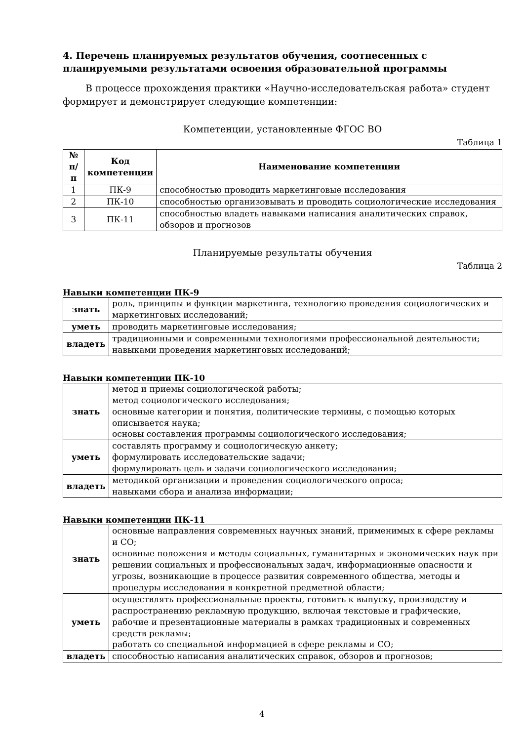4. Перечень планируемых результатов обучения, соотнесенных с планируемыми результатами освоения образовательной программы
В процессе прохождения практики «Научно-исследовательская работа» студент формирует и демонстрирует следующие компетенции:
Компетенции, установленные ФГОС ВО
Таблица 1
| № п/п | Код компетенции | Наименование компетенции |
| --- | --- | --- |
| 1 | ПК-9 | способностью проводить маркетинговые исследования |
| 2 | ПК-10 | способностью организовывать и проводить социологические исследования |
| 3 | ПК-11 | способностью владеть навыками написания аналитических справок, обзоров и прогнозов |
Планируемые результаты обучения
Таблица 2
Навыки компетенции ПК-9
| знать | роль, принципы и функции маркетинга, технологию проведения социологических и маркетинговых исследований; |
| уметь | проводить маркетинговые исследования; |
| владеть | традиционными и современными технологиями профессиональной деятельности; навыками проведения маркетинговых исследований; |
Навыки компетенции ПК-10
| знать | метод и приемы социологической работы; метод социологического исследования; основные категории и понятия, политические термины, с помощью которых описывается наука; основы составления программы социологического исследования; |
| уметь | составлять программу и социологическую анкету; формулировать исследовательские задачи; формулировать цель и задачи социологического исследования; |
| владеть | методикой организации и проведения социологического опроса; навыками сбора и анализа информации; |
Навыки компетенции ПК-11
| знать | основные направления современных научных знаний, применимых к сфере рекламы и СО; основные положения и методы социальных, гуманитарных и экономических наук при решении социальных и профессиональных задач, информационные опасности и угрозы, возникающие в процессе развития современного общества, методы и процедуры исследования в конкретной предметной области; |
| уметь | осуществлять профессиональные проекты, готовить к выпуску, производству и распространению рекламную продукцию, включая текстовые и графические, рабочие и презентационные материалы в рамках традиционных и современных средств рекламы; работать со специальной информацией в сфере рекламы и СО; |
| владеть | способностью написания аналитических справок, обзоров и прогнозов; |
4